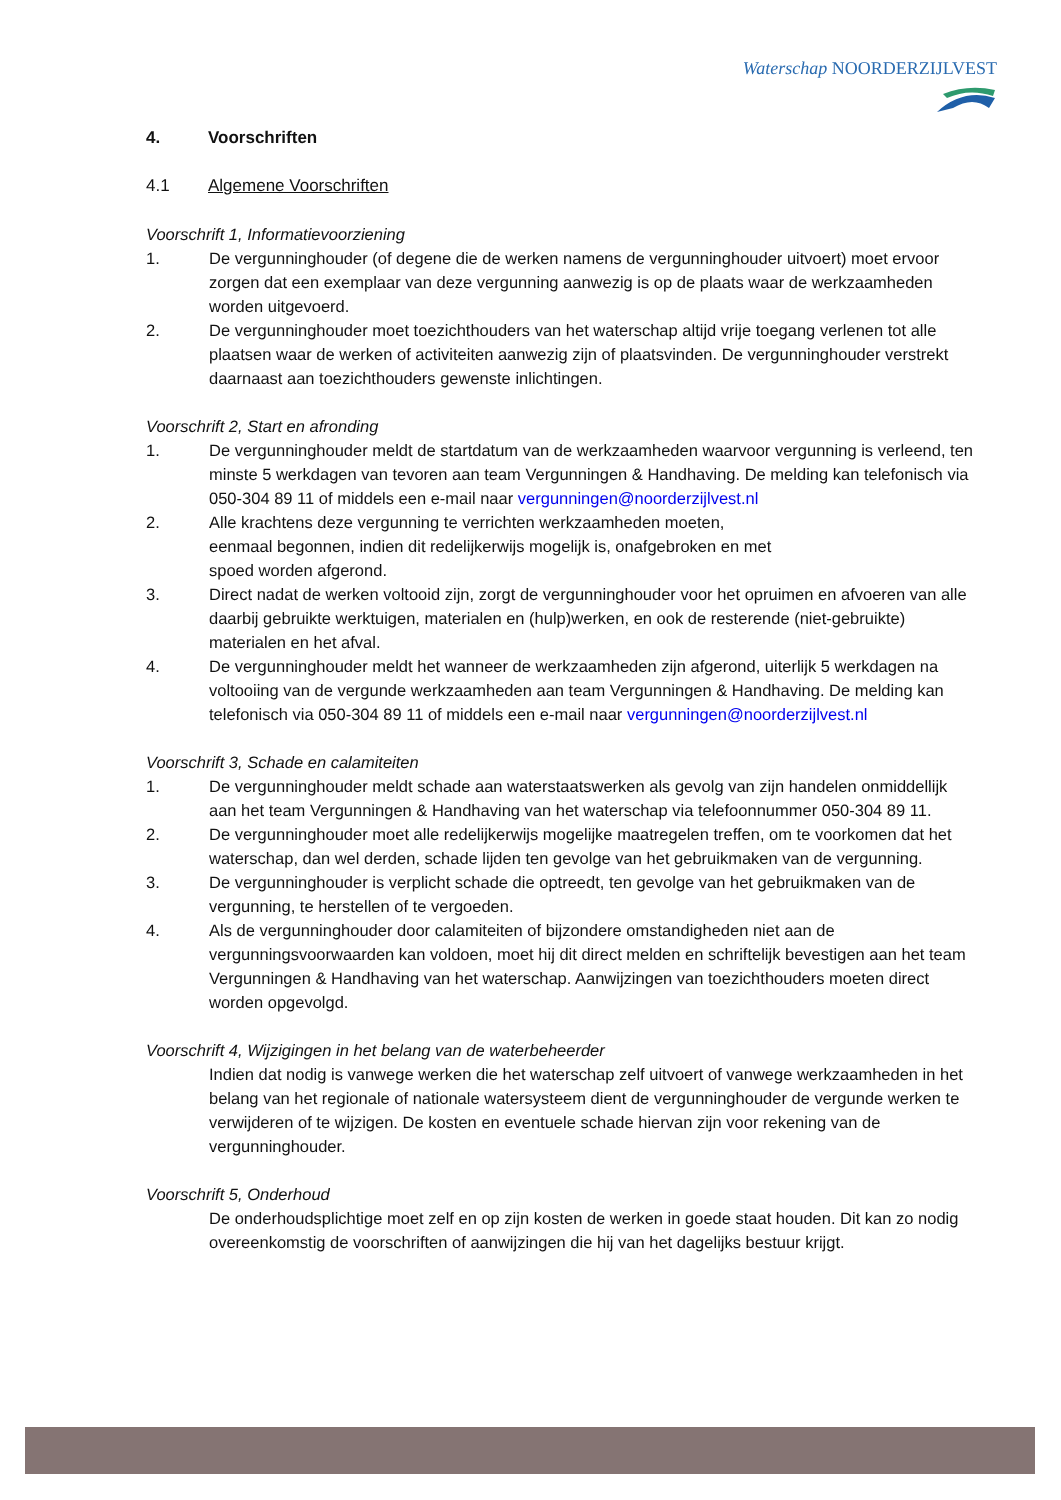Waterschap NOORDERZIJLVEST
4. Voorschriften
4.1 Algemene Voorschriften
Voorschrift 1, Informatievoorziening
1. De vergunninghouder (of degene die de werken namens de vergunninghouder uitvoert) moet ervoor zorgen dat een exemplaar van deze vergunning aanwezig is op de plaats waar de werkzaamheden worden uitgevoerd.
2. De vergunninghouder moet toezichthouders van het waterschap altijd vrije toegang verlenen tot alle plaatsen waar de werken of activiteiten aanwezig zijn of plaatsvinden. De vergunninghouder verstrekt daarnaast aan toezichthouders gewenste inlichtingen.
Voorschrift 2, Start en afronding
1. De vergunninghouder meldt de startdatum van de werkzaamheden waarvoor vergunning is verleend, ten minste 5 werkdagen van tevoren aan team Vergunningen & Handhaving. De melding kan telefonisch via 050-304 89 11 of middels een e-mail naar vergunningen@noorderzijlvest.nl
2. Alle krachtens deze vergunning te verrichten werkzaamheden moeten,
eenmaal begonnen, indien dit redelijkerwijs mogelijk is, onafgebroken en met
spoed worden afgerond.
3. Direct nadat de werken voltooid zijn, zorgt de vergunninghouder voor het opruimen en afvoeren van alle daarbij gebruikte werktuigen, materialen en (hulp)werken, en ook de resterende (niet-gebruikte) materialen en het afval.
4. De vergunninghouder meldt het wanneer de werkzaamheden zijn afgerond, uiterlijk 5 werkdagen na voltooiing van de vergunde werkzaamheden aan team Vergunningen & Handhaving. De melding kan telefonisch via 050-304 89 11 of middels een e-mail naar vergunningen@noorderzijlvest.nl
Voorschrift 3, Schade en calamiteiten
1. De vergunninghouder meldt schade aan waterstaatswerken als gevolg van zijn handelen onmiddellijk aan het team Vergunningen & Handhaving van het waterschap via telefoonnummer 050-304 89 11.
2. De vergunninghouder moet alle redelijkerwijs mogelijke maatregelen treffen, om te voorkomen dat het waterschap, dan wel derden, schade lijden ten gevolge van het gebruikmaken van de vergunning.
3. De vergunninghouder is verplicht schade die optreedt, ten gevolge van het gebruikmaken van de vergunning, te herstellen of te vergoeden.
4. Als de vergunninghouder door calamiteiten of bijzondere omstandigheden niet aan de vergunningsvoorwaarden kan voldoen, moet hij dit direct melden en schriftelijk bevestigen aan het team Vergunningen & Handhaving van het waterschap. Aanwijzingen van toezichthouders moeten direct worden opgevolgd.
Voorschrift 4, Wijzigingen in het belang van de waterbeheerder
Indien dat nodig is vanwege werken die het waterschap zelf uitvoert of vanwege werkzaamheden in het belang van het regionale of nationale watersysteem dient de vergunninghouder de vergunde werken te verwijderen of te wijzigen. De kosten en eventuele schade hiervan zijn voor rekening van de vergunninghouder.
Voorschrift 5, Onderhoud
De onderhoudsplichtige moet zelf en op zijn kosten de werken in goede staat houden. Dit kan zo nodig overeenkomstig de voorschriften of aanwijzingen die hij van het dagelijks bestuur krijgt.